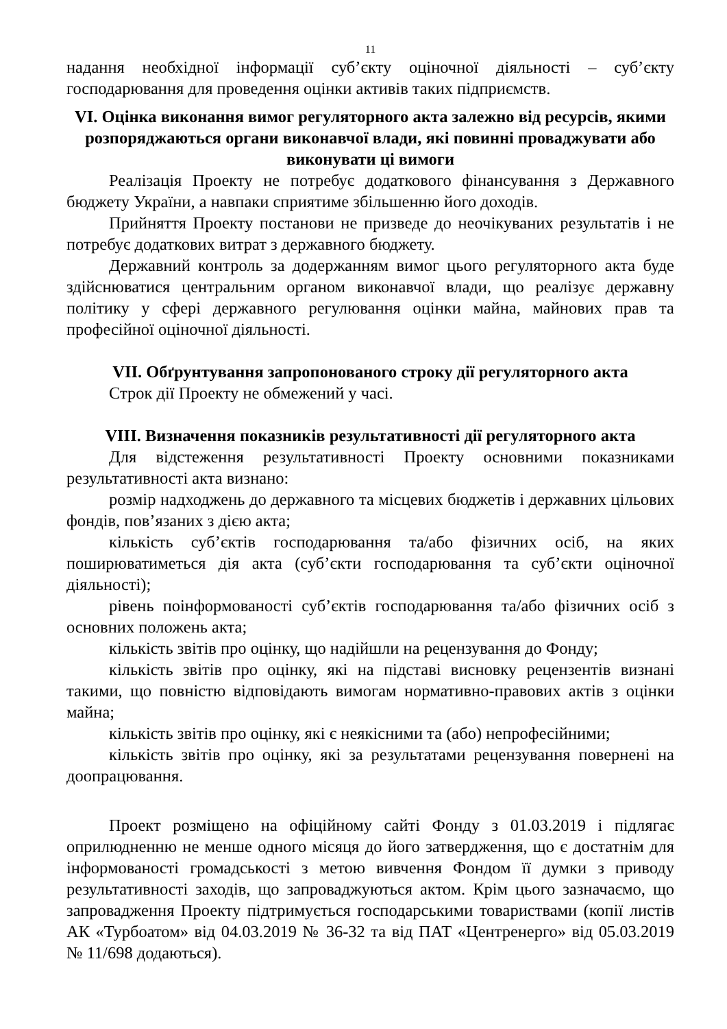11
надання необхідної інформації суб’єкту оціночної діяльності – суб’єкту господарювання для проведення оцінки активів таких підприємств.
VI. Оцінка виконання вимог регуляторного акта залежно від ресурсів, якими розпоряджаються органи виконавчої влади, які повинні проваджувати або виконувати ці вимоги
Реалізація Проекту не потребує додаткового фінансування з Державного бюджету України, а навпаки сприятиме збільшенню його доходів.
Прийняття Проекту постанови не призведе до неочікуваних результатів і не потребує додаткових витрат з державного бюджету.
Державний контроль за додержанням вимог цього регуляторного акта буде здійснюватися центральним органом виконавчої влади, що реалізує державну політику у сфері державного регулювання оцінки майна, майнових прав та професійної оціночної діяльності.
VII. Обґрунтування запропонованого строку дії регуляторного акта
Строк дії Проекту не обмежений у часі.
VIII. Визначення показників результативності дії регуляторного акта
Для відстеження результативності Проекту основними показниками результативності акта визнано:
розмір надходжень до державного та місцевих бюджетів і державних цільових фондів, пов’язаних з дією акта;
кількість суб’єктів господарювання та/або фізичних осіб, на яких поширюватиметься дія акта (суб’єкти господарювання та суб’єкти оціночної діяльності);
рівень поінформованості суб’єктів господарювання та/або фізичних осіб з основних положень акта;
кількість звітів про оцінку, що надійшли на рецензування до Фонду;
кількість звітів про оцінку, які на підставі висновку рецензентів визнані такими, що повністю відповідають вимогам нормативно-правових актів з оцінки майна;
кількість звітів про оцінку, які є неякісними та (або) непрофесійними;
кількість звітів про оцінку, які за результатами рецензування повернені на доопрацювання.
Проект розміщено на офіційному сайті Фонду з 01.03.2019 і підлягає оприлюдненню не менше одного місяця до його затвердження, що є достатнім для інформованості громадськості з метою вивчення Фондом її думки з приводу результативності заходів, що запроваджуються актом. Крім цього зазначаємо, що запровадження Проекту підтримується господарськими товариствами (копії листів АК «Турбоатом» від 04.03.2019 № 36-32 та від ПАТ «Центренерго» від 05.03.2019 № 11/698 додаються).